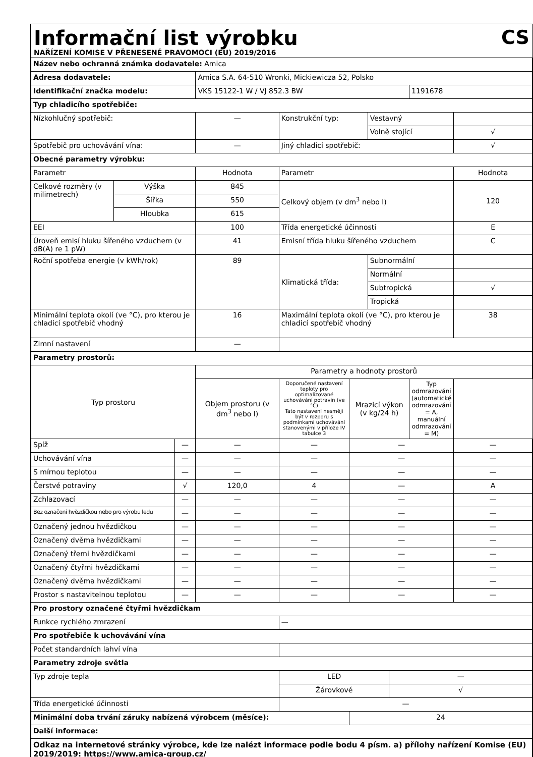Informační list výrobku
CS
NAŘÍZENÍ KOMISE V PŘENESENÉ PRAVOMOCI (EU) 2019/2016
| Název nebo ochranná známka dodavatele: Amica | | | | | | | | | |
| Adresa dodavatele: | | | Amica S.A. 64-510 Wronki, Mickiewicza 52, Polsko | | | | | | |
| Identifikační značka modelu: | | | VKS 15122-1 W / VJ 852.3 BW | | | | | 1191678 | |
| Typ chladicího spotřebiče: | | | | | | | | | |
| Nízkohlučný spotřebič: | | | — | Konstrukční typ: | | Vestavný | | | |
| | | | | | | Volně stojící | | | √ |
| Spotřebič pro uchovávání vína: | | | — | Jiný chladicí spotřebič: | | | | | √ |
| Obecné parametry výrobku: | | | | | | | | | |
| Parametr | | | Hodnota | Parametr | | | | | Hodnota |
| Celkové rozměry (v milimetrech) | Výška | | 845 | Celkový objem (v dm<sup>3</sup> nebo l) | | | | | 120 |
| | Šířka | | 550 | | | | | | |
| | Hloubka | | 615 | | | | | | |
| EEI | | | 100 | Třída energetické účinnosti | | | | | E |
| Úroveň emisí hluku šířeného vzduchem (v dB(A) re 1 pW) | | | 41 | Emisní třída hluku šířeného vzduchem | | | | | C |
| Roční spotřeba energie (v kWh/rok) | | | 89 | Klimatická třída: | | Subnormální | | | |
| | | | | | | Normální | | | |
| | | | | | | Subtropická | | | √ |
| | | | | | | Tropická | | | |
| Minimální teplota okolí (ve °C), pro kterou je chladicí spotřebič vhodný | | | 16 | Maximální teplota okolí (ve °C), pro kterou je chladicí spotřebič vhodný | | | | | 38 |
| Zimní nastavení | | | — | | | | | | |
| Parametry prostorů: | | | | | | | | | |
| Typ prostoru | | | Parametry a hodnoty prostorů | | | | | | |
| | | | Objem prostoru (v dm<sup>3</sup> nebo l) | Doporučené nastavení teploty pro optimalizované uchovávání potravin (ve °C) Tato nastavení nesmějí být v rozporu s podmínkami uchovávání stanovenými v příloze IV tabulce 3 | Mrazicí výkon (v kg/24 h) | | | Typ odmrazování (automatické odmrazování = A, manuální odmrazování = M) | |
| Spíž | | — | — | — | — | | | | — |
| Uchovávání vína | | — | — | — | — | | | | — |
| S mírnou teplotou | | — | — | — | — | | | | — |
| Čerstvé potraviny | | √ | 120,0 | 4 | — | | | | A |
| Zchlazovací | | — | — | — | — | | | | — |
| Bez označení hvězdičkou nebo pro výrobu ledu | | — | — | — | — | | | | — |
| Označený jednou hvězdičkou | | — | — | — | — | | | | — |
| Označený dvěma hvězdičkami | | — | — | — | — | | | | — |
| Označený třemi hvězdičkami | | — | — | — | — | | | | — |
| Označený čtyřmi hvězdičkami | | — | — | — | — | | | | — |
| Označený dvěma hvězdičkami | | — | — | — | — | | | | — |
| Prostor s nastavitelnou teplotou | | — | — | — | — | | | | — |
| Pro prostory označené čtyřmi hvězdičkam | | | | | | | | | |
| Funkce rychlého zmrazení | | | | — | | | | | |
| Pro spotřebiče k uchovávání vína | | | | | | | | | |
| Počet standardních lahví vína | | | | | | | | | |
| Parametry zdroje světla | | | | | | | | | |
| Typ zdroje tepla | | | | LED | | | — | | |
| | | | | Žárovkové | | | √ | | |
| Třída energetické účinnosti | | | | — | | | | | |
| Minimální doba trvání záruky nabízená výrobcem (měsíce): | | | | | 24 | | | | |
| Další informace: | | | | | | | | | |
| Odkaz na internetové stránky výrobce, kde lze nalézt informace podle bodu 4 písm. a) přílohy nařízení Komise (EU) 2019/2019: https://www.amica-group.cz/ | | | | | | | | | |